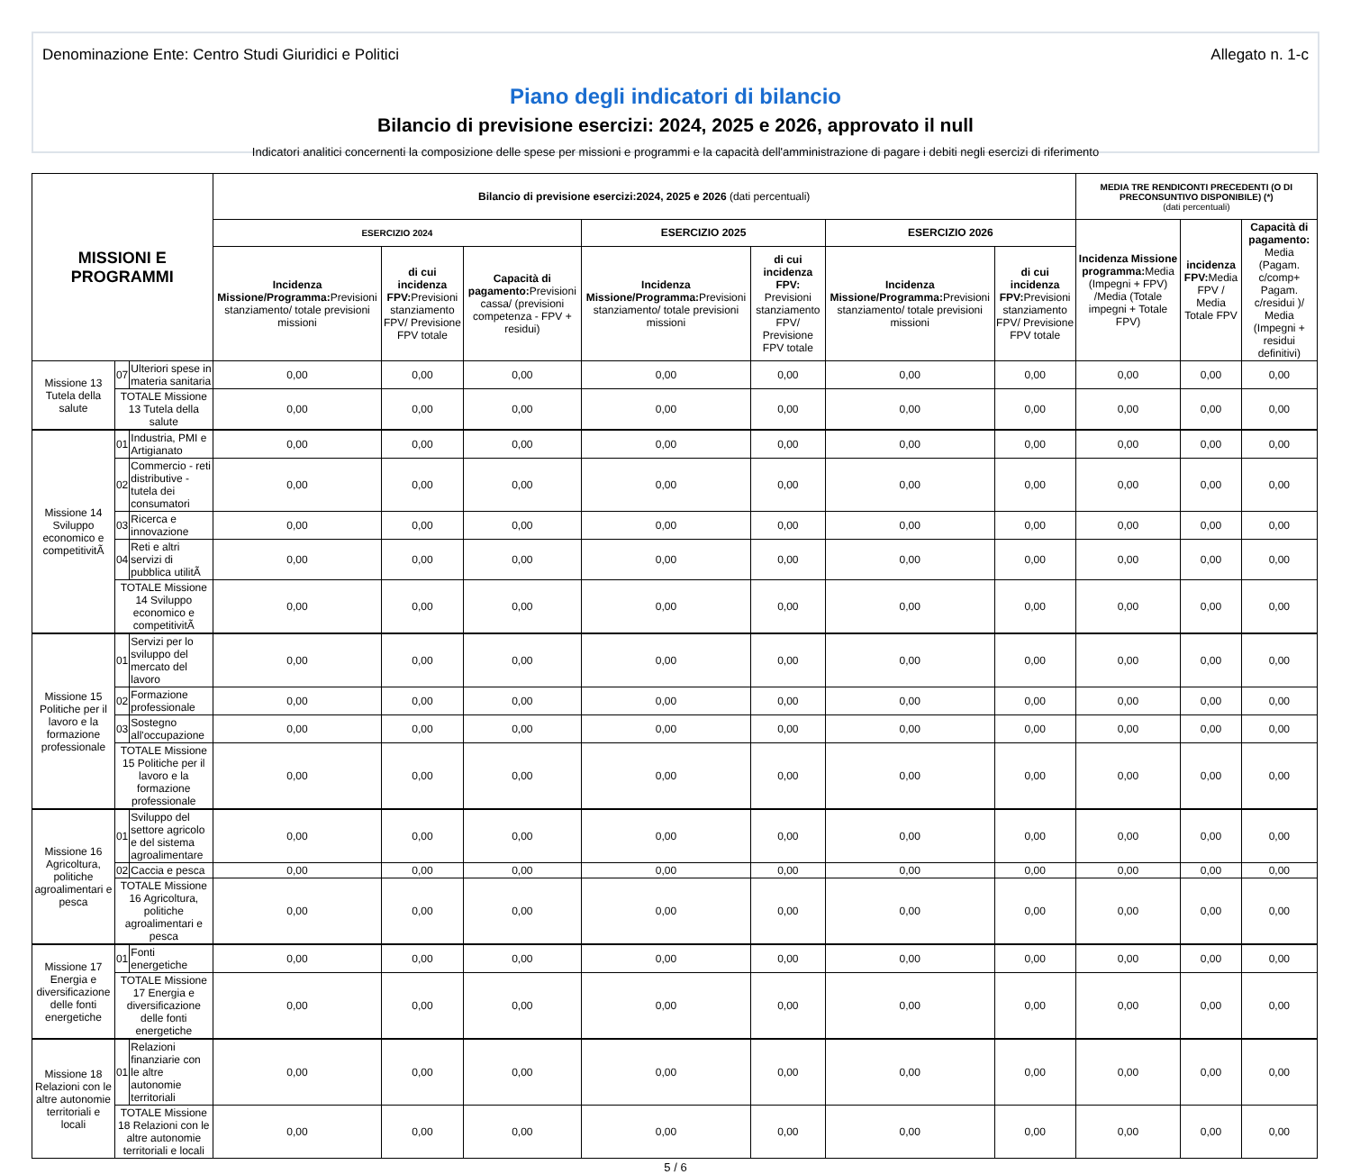Denominazione Ente: Centro Studi Giuridici e Politici Allegato n. 1-c
Piano degli indicatori di bilancio
Bilancio di previsione esercizi: 2024, 2025 e 2026, approvato il null
Indicatori analitici concernenti la composizione delle spese per missioni e programmi e la capacità dell'amministrazione di pagare i debiti negli esercizi di riferimento
| MISSIONI E PROGRAMMI | | | Bilancio di previsione esercizi:2024, 2025 e 2026 (dati percentuali) | | | | | | | MEDIA TRE RENDICONTI PRECEDENTI (O DI PRECONSUNTIVO DISPONIBILE) (*) (dati percentuali) | | |
| --- | --- | --- | --- | --- | --- | --- | --- | --- | --- | --- | --- | --- |
| | | | ESERCIZIO 2024 | | | ESERCIZIO 2025 | | ESERCIZIO 2026 | | Incidenza Missione programma: Media (Impegni + FPV) /Media (Totale impegni + Totale FPV) | incidenza FPV: Media FPV / Media Totale FPV | Capacità di pagamento: Media (Pagam. c/comp+ Pagam. c/residui )/ Media (Impegni + residui definitivi) |
| | | | Incidenza Missione/Programma: Previsioni stanziamento/ totale previsioni missioni | di cui incidenza FPV: Previsioni stanziamento FPV/ Previsione FPV totale | Capacità di pagamento: Previsioni cassa/ (previsioni competenza - FPV + residui) | Incidenza Missione/Programma: Previsioni stanziamento/ totale previsioni missioni | di cui incidenza FPV: Previsioni stanziamento FPV/ Previsione FPV totale | Incidenza Missione/Programma: Previsioni stanziamento/ totale previsioni missioni | di cui incidenza FPV: Previsioni stanziamento FPV/ Previsione FPV totale | | | |
| Missione 13 Tutela della salute | 07 | Ulteriori spese in materia sanitaria | 0,00 | 0,00 | 0,00 | 0,00 | 0,00 | 0,00 | 0,00 | 0,00 | 0,00 | 0,00 |
| | TOTALE Missione 13 Tutela della salute | | 0,00 | 0,00 | 0,00 | 0,00 | 0,00 | 0,00 | 0,00 | 0,00 | 0,00 | 0,00 |
| Missione 14 Sviluppo economico e competitivitÃ | 01 | Industria, PMI e Artigianato | 0,00 | 0,00 | 0,00 | 0,00 | 0,00 | 0,00 | 0,00 | 0,00 | 0,00 | 0,00 |
| | 02 | Commercio - reti distributive - tutela dei consumatori | 0,00 | 0,00 | 0,00 | 0,00 | 0,00 | 0,00 | 0,00 | 0,00 | 0,00 | 0,00 |
| | 03 | Ricerca e innovazione | 0,00 | 0,00 | 0,00 | 0,00 | 0,00 | 0,00 | 0,00 | 0,00 | 0,00 | 0,00 |
| | 04 | Reti e altri servizi di pubblica utilitÃ | 0,00 | 0,00 | 0,00 | 0,00 | 0,00 | 0,00 | 0,00 | 0,00 | 0,00 | 0,00 |
| | TOTALE Missione 14 Sviluppo economico e competitivitÃ | | 0,00 | 0,00 | 0,00 | 0,00 | 0,00 | 0,00 | 0,00 | 0,00 | 0,00 | 0,00 |
| Missione 15 Politiche per il lavoro e la formazione professionale | 01 | Servizi per lo sviluppo del mercato del lavoro | 0,00 | 0,00 | 0,00 | 0,00 | 0,00 | 0,00 | 0,00 | 0,00 | 0,00 | 0,00 |
| | 02 | Formazione professionale | 0,00 | 0,00 | 0,00 | 0,00 | 0,00 | 0,00 | 0,00 | 0,00 | 0,00 | 0,00 |
| | 03 | Sostegno all'occupazione | 0,00 | 0,00 | 0,00 | 0,00 | 0,00 | 0,00 | 0,00 | 0,00 | 0,00 | 0,00 |
| | TOTALE Missione 15 Politiche per il lavoro e la formazione professionale | | 0,00 | 0,00 | 0,00 | 0,00 | 0,00 | 0,00 | 0,00 | 0,00 | 0,00 | 0,00 |
| Missione 16 Agricoltura, politiche agroalimentari e pesca | 01 | Sviluppo del settore agricolo e del sistema agroalimentare | 0,00 | 0,00 | 0,00 | 0,00 | 0,00 | 0,00 | 0,00 | 0,00 | 0,00 | 0,00 |
| | 02 | Caccia e pesca | 0,00 | 0,00 | 0,00 | 0,00 | 0,00 | 0,00 | 0,00 | 0,00 | 0,00 | 0,00 |
| | TOTALE Missione 16 Agricoltura, politiche agroalimentari e pesca | | 0,00 | 0,00 | 0,00 | 0,00 | 0,00 | 0,00 | 0,00 | 0,00 | 0,00 | 0,00 |
| Missione 17 Energia e diversificazione delle fonti energetiche | 01 | Fonti energetiche | 0,00 | 0,00 | 0,00 | 0,00 | 0,00 | 0,00 | 0,00 | 0,00 | 0,00 | 0,00 |
| | TOTALE Missione 17 Energia e diversificazione delle fonti energetiche | | 0,00 | 0,00 | 0,00 | 0,00 | 0,00 | 0,00 | 0,00 | 0,00 | 0,00 | 0,00 |
| Missione 18 Relazioni con le altre autonomie territoriali e locali | 01 | Relazioni finanziarie con le altre autonomie territoriali | 0,00 | 0,00 | 0,00 | 0,00 | 0,00 | 0,00 | 0,00 | 0,00 | 0,00 | 0,00 |
| | TOTALE Missione 18 Relazioni con le altre autonomie territoriali e locali | | 0,00 | 0,00 | 0,00 | 0,00 | 0,00 | 0,00 | 0,00 | 0,00 | 0,00 | 0,00 |
5 / 6